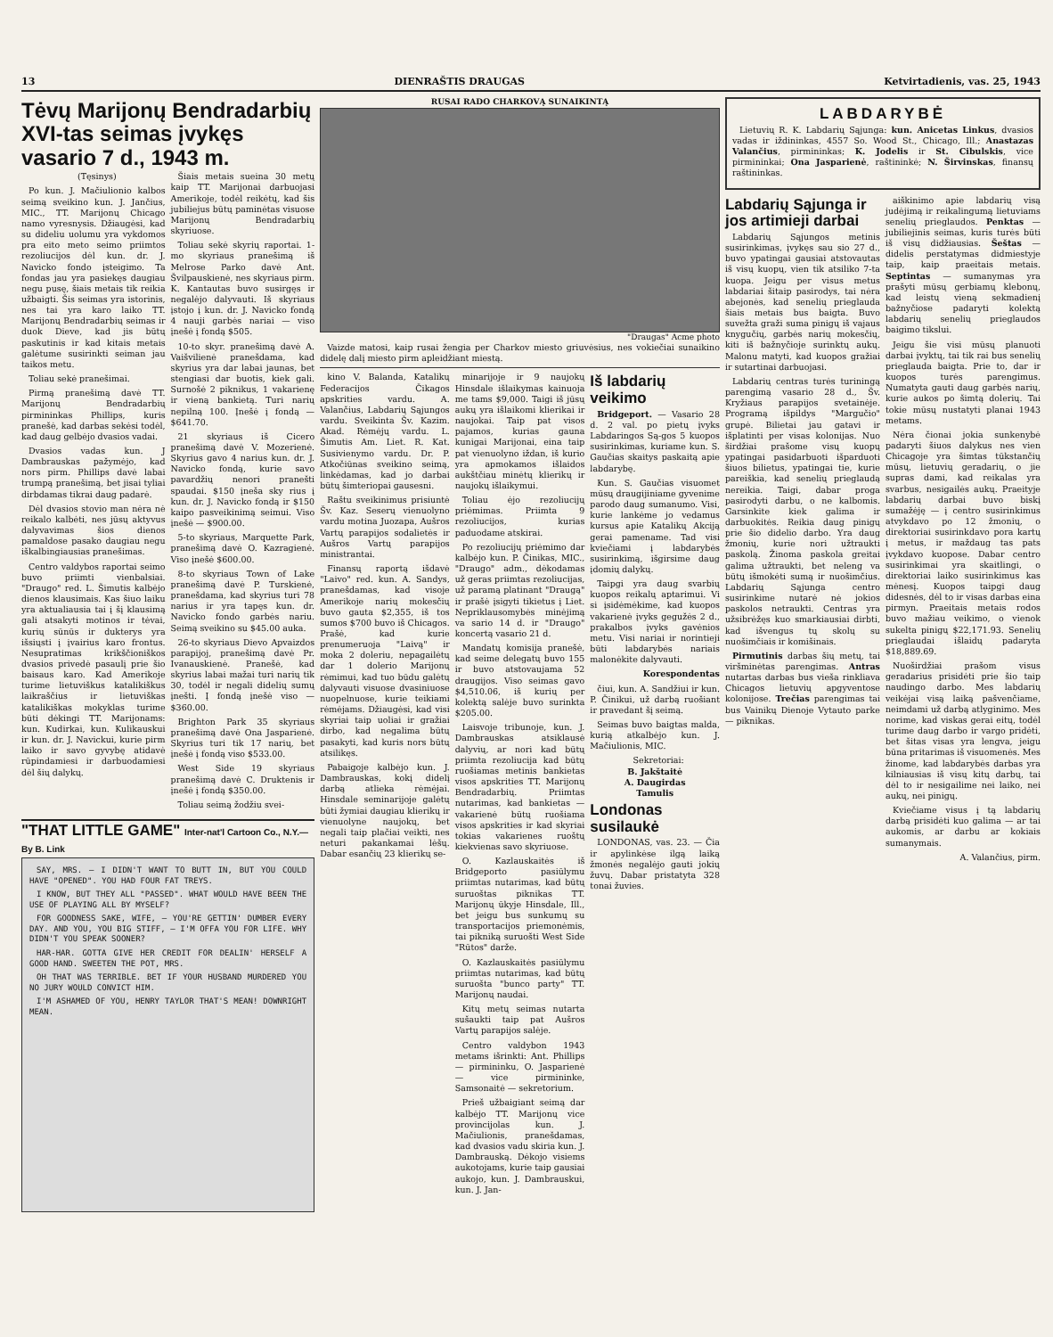13 DIENRAŠTIS DRAUGAS Ketvirtadienis, vas. 25, 1943
Tėvų Marijonų Bendradarbių XVI-tas seimas įvykęs vasario 7 d., 1943 m.
(Tęsinys)
Po kun. J. Mačiulionio kalbos seimą sveikino kun. J. Jančius, MIC., TT. Marijonų Chicago namo vyresnysis. Džiaugėsi, kad su dideliu uolumu yra vykdomos pra eito meto seimo priimtos rezoliucijos dėl kun. dr. J. Navicko fondo įsteigimo. Ta fondas jau yra pasiekęs daugiau negu pusę, šiais metais tik reikia užbaigti. Šis seimas yra istorinis, nes tai yra karo laiko TT. Marijonų Bendradarbių seimas ir duok Dieve, kad jis būtų paskutinis ir kad kitais metais galėtume susirinkti seiman jau taikos metu.
Toliau sekė pranešimai.
Pirmą pranešimą davė TT. Marijonų Bendradarbių pirmininkas Phillips, kuris pranešė, kad darbas sekėsi todėl, kad daug gelbėjo dvasios vadai.
Dvasios vadas kun. J Dambrauskas pažymėjo, kad nors pirm. Phillips davė labai trumpą pranešimą, bet jisai tyliai dirbdamas tikrai daug padarė.
Dėl dvasios stovio man nėra nė reikalo kalbėti, nes jūsų aktyvus dalyvavimas šios dienos pamaldose pasako daugiau negu iškalbingiausias pranešimas.
Centro valdybos raportai seimo buvo priimti vienbalsiai. "Draugo" red. L. Šimutis kalbėjo dienos klausimais. Kas šiuo laiku yra aktualiausia tai į šį klausimą gali atsakyti motinos ir tėvai, kurių sūnūs ir dukterys yra išsiųsti į įvairius karo frontus. Nesupratimas krikščioniškos dvasios privedė pasaulį prie šio baisaus karo. Kad Amerikoje turime lietuviškus katalikiškus laikraščius ir lietuviškas katalikiškas mokyklas turime būti dėkingi TT. Marijonams: kun. Kudirkai, kun. Kulikauskui ir kun. dr. J. Navickui, kurie pirm laiko ir savo gyvybę atidavė rūpindamiesi ir darbuodamiesi dėl šių dalykų.
Šiais metais sueina 30 metų kaip TT. Marijonai darbuojasi Amerikoje, todėl reikėtų, kad šis jubiliejus būtų paminėtas visuose Marijonų Bendradarbių skyriuose.
Toliau sekė skyrių raportai. 1-mo skyriaus pranešimą iš Melrose Parko davė Ant. Švilpauskienė, nes skyriaus pirm. K. Kantautas buvo susirgęs ir negalėjo dalyvauti. Iš skyriaus įstojo į kun. dr. J. Navicko fondą 4 nauji garbės nariai — viso įnešė į fondą $505.
10-to skyr. pranešimą davė A. Vaišvilienė pranešdama, kad skyrius yra dar labai jaunas, bet stengiasi dar buotis, kiek gali. Surnošė 2 piknikus, 1 vakarienę ir vieną bankietą. Turi narių nepilną 100. Įnešė į fondą — $641.70.
21 skyriaus iš Cicero pranešimą davė V. Mozerienė. Skyrius gavo 4 narius kun. dr. J. Navicko fondą, kurie savo pavardžių nenori pranešti spaudai. $150 įneša sky rius į kun. dr. J. Navicko fondą ir $150 kaipo pasveikinimą seimui. Viso įnešė — $900.00.
5-to skyriaus, Marquette Park, pranešimą davė O. Kazragienė. Viso įnešė $600.00.
8-to skyriaus Town of Lake pranešimą davė P. Turskienė, pranešdama, kad skyrius turi 78 narius ir yra tapęs kun. dr. Navicko fondo garbės nariu. Seimą sveikino su $45.00 auka.
26-to skyriaus Dievo Apvaizdos parapijoj, pranešimą davė Pr. Ivanauskienė. Pranešė, kad skyrius labai mažai turi narių tik 30, todėl ir negali didelių sumų įnešti. Į fondą įnešė viso — $360.00.
Brighton Park 35 skyriaus pranešimą davė Ona Jasparienė. Skyrius turi tik 17 narių, bet įnešė į fondą viso $533.00.
West Side 19 skyriaus pranešimą davė C. Druktenis ir įnešė į fondą $350.00.
Toliau seimą žodžiu svei-
"THAT LITTLE GAME" Inter-nat'l Cartoon Co., N.Y.—By B. Link
SAY, MRS. — I DIDN'T WANT TO BUTT IN, BUT YOU COULD HAVE "OPENED". YOU HAD FOUR FAT TREYS.
I KNOW, BUT THEY ALL "PASSED". WHAT WOULD HAVE BEEN THE USE OF PLAYING ALL BY MYSELF?
FOR GOODNESS SAKE, WIFE, — YOU'RE GETTIN' DUMBER EVERY DAY. AND YOU, YOU BIG STIFF, — I'M OFFA YOU FOR LIFE. WHY DIDN'T YOU SPEAK SOONER?
HAR-HAR. GOTTA GIVE HER CREDIT FOR DEALIN' HERSELF A GOOD HAND. SWEETEN THE POT, MRS.
OH THAT WAS TERRIBLE. BET IF YOUR HUSBAND MURDERED YOU NO JURY WOULD CONVICT HIM.
I'M ASHAMED OF YOU, HENRY TAYLOR THAT'S MEAN! DOWNRIGHT MEAN.
RUSAI RADO CHARKOVĄ SUNAIKINTĄ
"Draugas" Acme photo
Vaizde matosi, kaip rusai žengia per Charkov miesto griuvėsius, nes vokiečiai sunaikino didelę dalį miesto pirm apleidžiant miestą.
kino V. Balanda, Katalikų Federacijos Čikagos apskrities vardu. A. Valančius, Labdarių Sąjungos vardu. Sveikinta Šv. Kazim. Akad. Rėmėjų vardu. L. Šimutis Am. Liet. R. Kat. Susivienymo vardu. Dr. P. Atkočiūnas sveikino seimą, linkėdamas, kad jo darbai būtų šimteriopai gausesni.
Raštu sveikinimus prisiuntė Šv. Kaz. Seserų vienuolyno vardu motina Juozapa, Aušros Vartų parapijos sodalietės ir Aušros Vartų parapijos ministrantai.
Finansų raportą išdavė "Laivo" red. kun. A. Sandys, pranešdamas, kad visoje Amerikoje narių mokesčių buvo gauta $2,355, iš tos sumos $700 buvo iš Chicagos. Prašė, kad kurie prenumeruoja "Laivą" ir moka 2 doleriu, nepagailėtų dar 1 dolerio Marijonų rėmimui, kad tuo būdu galėtų dalyvauti visuose dvasiniuose nuopelnuose, kurie teikiami rėmėjams. Džiaugėsi, kad visi skyriai taip uoliai ir gražiai dirbo, kad negalima būtų pasakyti, kad kuris nors būtų atsilikęs.
Pabaigoje kalbėjo kun. J. Dambrauskas, kokį didelį darbą atlieka rėmėjai. Hinsdale seminarijoje galėtų būti žymiai daugiau klierikų ir vienuolyne naujokų, bet negali taip plačiai veikti, nes neturi pakankamai lėšų. Dabar esančių 23 klierikų se-
minarijoje ir 9 naujokų Hinsdale išlaikymas kainuoja me tams $9,000. Taigi iš jūsų aukų yra išlaikomi klierikai ir naujokai. Taip pat visos pajamos, kurias gauna kunigai Marijonai, eina taip pat vienuolyno iždan, iš kurio yra apmokamos išlaidos aukštčiau minėtų klierikų ir naujokų išlaikymui.
Toliau ėjo rezoliucijų priėmimas. Priimta 9 rezoliucijos, kurias paduodame atskirai.
Po rezoliucijų priėmimo dar kalbėjo kun. P. Činikas, MIC., "Draugo" adm., dėkodamas už geras priimtas rezoliucijas, už paramą platinant "Draugą" ir prašė įsigyti tikietus į Liet. Nepriklausomybės minėjimą va sario 14 d. ir "Draugo" koncertą vasario 21 d.
Mandatų komisija pranešė, kad seime delegatų buvo 155 ir buvo atstovaujama 52 draugijos. Viso seimas gavo $4,510.06, iš kurių per kolektą salėje buvo surinkta $205.00.
Laisvoje tribunoje, kun. J. Dambrauskas atsiklausė dalyvių, ar nori kad būtų priimta rezoliucija kad būtų ruošiamas metinis bankietas visos apskrities TT. Marijonų Bendradarbių. Priimtas nutarimas, kad bankietas — vakarienė būtų ruošiama visos apskrities ir kad skyriai tokias vakarienes ruoštų kiekvienas savo skyriuose.
O. Kazlauskaitės iš Bridgeporto pasiūlymu priimtas nutarimas, kad būtų suruoštas piknikas TT. Marijonų ūkyje Hinsdale, Ill., bet jeigu bus sunkumų su transportacijos priemonėmis, tai pikniką suruošti West Side "Rūtos" darže.
O. Kazlauskaitės pasiūlymu priimtas nutarimas, kad būtų suruošta "bunco party" TT. Marijonų naudai.
Kitų metų seimas nutarta sušaukti taip pat Aušros Vartų parapijos salėje.
Centro valdybon 1943 metams išrinkti: Ant. Phillips — pirmininku, O. Jasparienė — vice pirmininke, Samsonaitė — sekretorium.
Prieš užbaigiant seimą dar kalbėjo TT. Marijonų vice provincijolas kun. J. Mačiulionis, pranešdamas, kad dvasios vadu skiria kun. J. Dambrauską. Dėkojo visiems aukotojams, kurie taip gausiai aukojo, kun. J. Dambrauskui, kun. J. Jan-
Iš labdarių veikimo
Bridgeport. — Vasario 28 d. 2 val. po pietų įvyks Labdaringos Są-gos 5 kuopos susirinkimas, kuriame kun. S. Gaučias skaitys paskaitą apie labdarybę.
Kun. S. Gaučias visuomet mūsų draugijiniame gyvenime parodo daug sumanumo. Visi, kurie lankėme jo vedamus kursus apie Katalikų Akciją gerai pamename. Tad visi kviečiami į labdarybės susirinkimą, išgirsime daug įdomių dalykų.
Taipgi yra daug svarbių kuopos reikalų aptarimui. Vi si įsidėmėkime, kad kuopos vakarienė įvyks gegužės 2 d., prakalbos įvyks gavėnios metu. Visi nariai ir norintieji būti labdarybės nariais malonėkite dalyvauti.
Korespondentas
čiui, kun. A. Sandžiui ir kun. P. Činikui, už darbą ruošiant ir pravedant šį seimą.
Seimas buvo baigtas malda, kurią atkalbėjo kun. J. Mačiulionis, MIC.
Sekretoriai:
B. Jakštaitė
A. Daugirdas
Tamulis
Londonas susilaukė
LONDONAS, vas. 23. — Čia ir apylinkėse ilgą laiką žmonės negalėjo gauti jokių žuvų. Dabar pristatyta 328 tonai žuvies.
LABDARYBĖ
Lietuvių R. K. Labdarių Sąjunga: kun. Anicetas Linkus, dvasios vadas ir iždininkas, 4557 So. Wood St., Chicago, Ill.; Anastazas Valančius, pirmininkas; K. Jodelis ir St. Cibulskis, vice pirmininkai; Ona Jasparienė, raštininkė; N. Širvinskas, finansų raštininkas.
Labdarių Sąjunga ir jos artimieji darbai
Labdarių Sąjungos metinis susirinkimas, įvykęs sau sio 27 d., buvo ypatingai gausiai atstovautas iš visų kuopų, vien tik atsiliko 7-ta kuopa. Jeigu per visus metus labdariai šitaip pasirodys, tai nėra abejonės, kad senelių prieglauda šiais metais bus baigta. Buvo suvežta graži suma pinigų iš vajaus knygučių, garbės narių mokesčių, kiti iš bažnyčioje surinktų aukų. Malonu matyti, kad kuopos gražiai ir sutartinai darbuojasi.
Labdarių centras turės turiningą parengimą vasario 28 d., Šv. Kryžiaus parapijos svetainėje. Programą išpildys "Margučio" grupė. Bilietai jau gatavi ir išplatinti per visas kolonijas. Nuo širdžiai prašome visų kuopų ypatingai pasidarbuoti išparduoti šiuos bilietus, ypatingai tie, kurie pareiškia, kad senelių prieglaudą nereikia. Taigi, dabar proga pasirodyti darbu, o ne kalbomis. Garsinkite kiek galima ir darbuokitės. Reikia daug pinigų prie šio didelio darbo. Yra daug žmonių, kurie nori užtraukti paskolą. Žinoma paskola greitai galima užtraukti, bet neleng va būtų išmokėti sumą ir nuošimčius. Labdarių Sąjunga centro susirinkime nutarė nė jokios paskolos netraukti. Centras yra užsibrėžęs kuo smarkiausiai dirbti, kad išvengus tų skolų su nuošimčiais ir komišinais.
Pirmutinis darbas šių metų, tai viršminėtas parengimas. Antras nutartas darbas bus vieša rinkliava Chicagos lietuvių apgyventose kolonijose. Trečias parengimas tai bus Vainikų Dienoje Vytauto parke — piknikas.
aiškinimo apie labdarių visą judėjimą ir reikalingumą lietuviams senelių prieglaudos. Penktas — jubiliejinis seimas, kuris turės būti iš visų didžiausias. Šeštas — didelis perstatymas didmiestyje taip, kaip praeitais metais. Septintas — sumanymas yra prašyti mūsų gerbiamų klebonų, kad leistų vieną sekmadienį bažnyčiose padaryti kolektą labdarių senelių prieglaudos baigimo tikslui.
Jeigu šie visi mūsų planuoti darbai įvyktų, tai tik rai bus senelių prieglauda baigta. Prie to, dar ir kuopos turės parengimus. Numatyta gauti daug garbės narių, kurie aukos po šimtą dolerių. Tai tokie mūsų nustatyti planai 1943 metams.
Nėra čionai jokia sunkenybė padaryti šiuos dalykus nes vien Chicagoje yra šimtas tūkstančių mūsų, lietuvių geradarių, o jie supras dami, kad reikalas yra svarbus, nesigailės aukų. Praeityje labdarių darbai buvo biskį sumažėję — į centro susirinkimus atvykdavo po 12 žmonių, o direktoriai susirinkdavo pora kartų į metus, ir maždaug tas pats įvykdavo kuopose. Dabar centro susirinkimai yra skaitlingi, o direktoriai laiko susirinkimus kas mėnesį. Kuopos taipgi daug didesnės, dėl to ir visas darbas eina pirmyn. Praeitais metais rodos buvo mažiau veikimo, o vienok sukelta pinigų $22,171.93. Senelių prieglaudai išlaidų padaryta $18,889.69.
Nuoširdžiai prašom visus geradarius prisidėti prie šio taip naudingo darbo. Mes labdarių veikėjai visą laiką pašvenčiame, neimdami už darbą atlyginimo. Mes norime, kad viskas gerai eitų, todėl turime daug darbo ir vargo pridėti, bet šitas visas yra lengva, jeigu būna pritarimas iš visuomenės. Mes žinome, kad labdarybės darbas yra kilniausias iš visų kitų darbų, tai dėl to ir nesigailime nei laiko, nei aukų, nei pinigų.
Kviečiame visus į tą labdarių darbą prisidėti kuo galima — ar tai aukomis, ar darbu ar kokiais sumanymais.
A. Valančius, pirm.